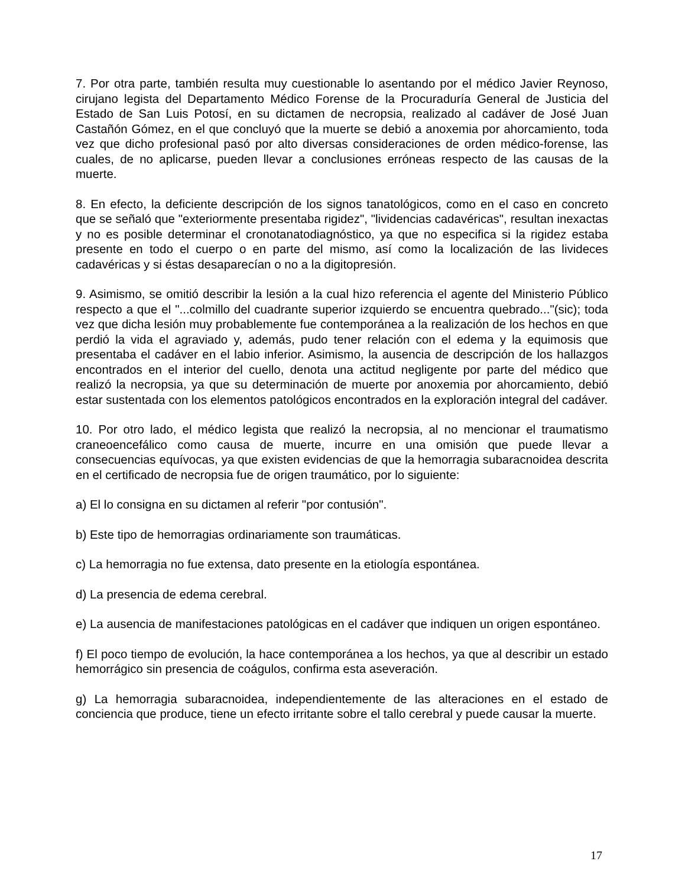7. Por otra parte, también resulta muy cuestionable lo asentando por el médico Javier Reynoso, cirujano legista del Departamento Médico Forense de la Procuraduría General de Justicia del Estado de San Luis Potosí, en su dictamen de necropsia, realizado al cadáver de José Juan Castañón Gómez, en el que concluyó que la muerte se debió a anoxemia por ahorcamiento, toda vez que dicho profesional pasó por alto diversas consideraciones de orden médico-forense, las cuales, de no aplicarse, pueden llevar a conclusiones erróneas respecto de las causas de la muerte.
8. En efecto, la deficiente descripción de los signos tanatológicos, como en el caso en concreto que se señaló que "exteriormente presentaba rigidez", "lividencias cadavéricas", resultan inexactas y no es posible determinar el cronotanatodiagnóstico, ya que no especifica si la rigidez estaba presente en todo el cuerpo o en parte del mismo, así como la localización de las livideces cadavéricas y si éstas desaparecían o no a la digitopresión.
9. Asimismo, se omitió describir la lesión a la cual hizo referencia el agente del Ministerio Público respecto a que el "...colmillo del cuadrante superior izquierdo se encuentra quebrado..."(sic); toda vez que dicha lesión muy probablemente fue contemporánea a la realización de los hechos en que perdió la vida el agraviado y, además, pudo tener relación con el edema y la equimosis que presentaba el cadáver en el labio inferior. Asimismo, la ausencia de descripción de los hallazgos encontrados en el interior del cuello, denota una actitud negligente por parte del médico que realizó la necropsia, ya que su determinación de muerte por anoxemia por ahorcamiento, debió estar sustentada con los elementos patológicos encontrados en la exploración integral del cadáver.
10. Por otro lado, el médico legista que realizó la necropsia, al no mencionar el traumatismo craneoencefálico como causa de muerte, incurre en una omisión que puede llevar a consecuencias equívocas, ya que existen evidencias de que la hemorragia subaracnoidea descrita en el certificado de necropsia fue de origen traumático, por lo siguiente:
a) El lo consigna en su dictamen al referir "por contusión".
b) Este tipo de hemorragias ordinariamente son traumáticas.
c) La hemorragia no fue extensa, dato presente en la etiología espontánea.
d) La presencia de edema cerebral.
e) La ausencia de manifestaciones patológicas en el cadáver que indiquen un origen espontáneo.
f) El poco tiempo de evolución, la hace contemporánea a los hechos, ya que al describir un estado hemorrágico sin presencia de coágulos, confirma esta aseveración.
g) La hemorragia subaracnoidea, independientemente de las alteraciones en el estado de conciencia que produce, tiene un efecto irritante sobre el tallo cerebral y puede causar la muerte.
17